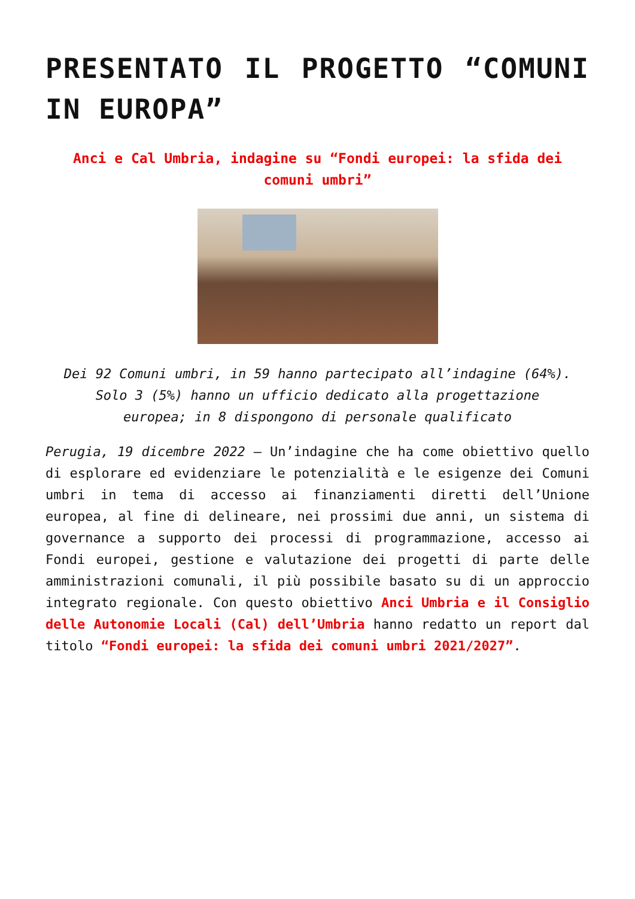PRESENTATO IL PROGETTO “COMUNI IN EUROPA”
Anci e Cal Umbria, indagine su “Fondi europei: la sfida dei comuni umbri”
Dei 92 Comuni umbri, in 59 hanno partecipato all’indagine (64%). Solo 3 (5%) hanno un ufficio dedicato alla progettazione europea; in 8 dispongono di personale qualificato
Perugia, 19 dicembre 2022 – Un’indagine che ha come obiettivo quello di esplorare ed evidenziare le potenzialità e le esigenze dei Comuni umbri in tema di accesso ai finanziamenti diretti dell’Unione europea, al fine di delineare, nei prossimi due anni, un sistema di governance a supporto dei processi di programmazione, accesso ai Fondi europei, gestione e valutazione dei progetti di parte delle amministrazioni comunali, il più possibile basato su di un approccio integrato regionale. Con questo obiettivo Anci Umbria e il Consiglio delle Autonomie Locali (Cal) dell’Umbria hanno redatto un report dal titolo “Fondi europei: la sfida dei comuni umbri 2021/2027”.